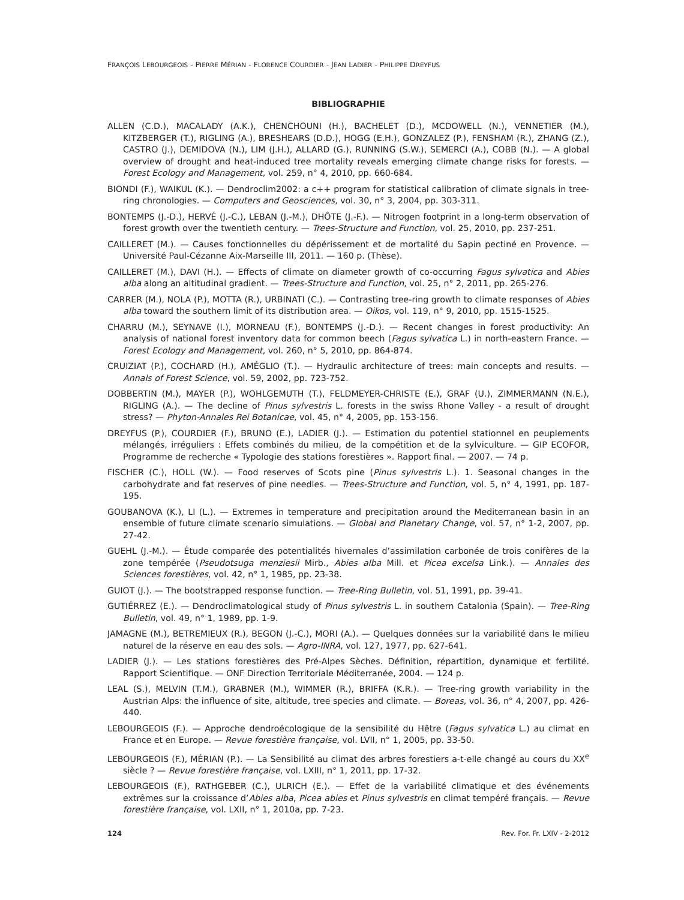FRANÇOIS LEBOURGEOIS - PIERRE MÉRIAN - FLORENCE COURDIER - JEAN LADIER - PHILIPPE DREYFUS
BIBLIOGRAPHIE
ALLEN (C.D.), MACALADY (A.K.), CHENCHOUNI (H.), BACHELET (D.), MCDOWELL (N.), VENNETIER (M.), KITZBERGER (T.), RIGLING (A.), BRESHEARS (D.D.), HOGG (E.H.), GONZALEZ (P.), FENSHAM (R.), ZHANG (Z.), CASTRO (J.), DEMIDOVA (N.), LIM (J.H.), ALLARD (G.), RUNNING (S.W.), SEMERCI (A.), COBB (N.). — A global overview of drought and heat-induced tree mortality reveals emerging climate change risks for forests. — Forest Ecology and Management, vol. 259, n° 4, 2010, pp. 660-684.
BIONDI (F.), WAIKUL (K.). — Dendroclim2002: a c++ program for statistical calibration of climate signals in tree-ring chronologies. — Computers and Geosciences, vol. 30, n° 3, 2004, pp. 303-311.
BONTEMPS (J.-D.), HERVÉ (J.-C.), LEBAN (J.-M.), DHÔTE (J.-F.). — Nitrogen footprint in a long-term observation of forest growth over the twentieth century. — Trees-Structure and Function, vol. 25, 2010, pp. 237-251.
CAILLERET (M.). — Causes fonctionnelles du dépérissement et de mortalité du Sapin pectiné en Provence. — Université Paul-Cézanne Aix-Marseille III, 2011. — 160 p. (Thèse).
CAILLERET (M.), DAVI (H.). — Effects of climate on diameter growth of co-occurring Fagus sylvatica and Abies alba along an altitudinal gradient. — Trees-Structure and Function, vol. 25, n° 2, 2011, pp. 265-276.
CARRER (M.), NOLA (P.), MOTTA (R.), URBINATI (C.). — Contrasting tree-ring growth to climate responses of Abies alba toward the southern limit of its distribution area. — Oikos, vol. 119, n° 9, 2010, pp. 1515-1525.
CHARRU (M.), SEYNAVE (I.), MORNEAU (F.), BONTEMPS (J.-D.). — Recent changes in forest productivity: An analysis of national forest inventory data for common beech (Fagus sylvatica L.) in north-eastern France. — Forest Ecology and Management, vol. 260, n° 5, 2010, pp. 864-874.
CRUIZIAT (P.), COCHARD (H.), AMÉGLIO (T.). — Hydraulic architecture of trees: main concepts and results. — Annals of Forest Science, vol. 59, 2002, pp. 723-752.
DOBBERTIN (M.), MAYER (P.), WOHLGEMUTH (T.), FELDMEYER-CHRISTE (E.), GRAF (U.), ZIMMERMANN (N.E.), RIGLING (A.). — The decline of Pinus sylvestris L. forests in the swiss Rhone Valley - a result of drought stress? — Phyton-Annales Rei Botanicae, vol. 45, n° 4, 2005, pp. 153-156.
DREYFUS (P.), COURDIER (F.), BRUNO (E.), LADIER (J.). — Estimation du potentiel stationnel en peuplements mélangés, irréguliers : Effets combinés du milieu, de la compétition et de la sylviculture. — GIP ECOFOR, Programme de recherche « Typologie des stations forestières ». Rapport final. — 2007. — 74 p.
FISCHER (C.), HOLL (W.). — Food reserves of Scots pine (Pinus sylvestris L.). 1. Seasonal changes in the carbohydrate and fat reserves of pine needles. — Trees-Structure and Function, vol. 5, n° 4, 1991, pp. 187-195.
GOUBANOVA (K.), LI (L.). — Extremes in temperature and precipitation around the Mediterranean basin in an ensemble of future climate scenario simulations. — Global and Planetary Change, vol. 57, n° 1-2, 2007, pp. 27-42.
GUEHL (J.-M.). — Étude comparée des potentialités hivernales d’assimilation carbonée de trois conifères de la zone tempérée (Pseudotsuga menziesii Mirb., Abies alba Mill. et Picea excelsa Link.). — Annales des Sciences forestières, vol. 42, n° 1, 1985, pp. 23-38.
GUIOT (J.). — The bootstrapped response function. — Tree-Ring Bulletin, vol. 51, 1991, pp. 39-41.
GUTIÉRREZ (E.). — Dendroclimatological study of Pinus sylvestris L. in southern Catalonia (Spain). — Tree-Ring Bulletin, vol. 49, n° 1, 1989, pp. 1-9.
JAMAGNE (M.), BETREMIEUX (R.), BEGON (J.-C.), MORI (A.). — Quelques données sur la variabilité dans le milieu naturel de la réserve en eau des sols. — Agro-INRA, vol. 127, 1977, pp. 627-641.
LADIER (J.). — Les stations forestières des Pré-Alpes Sèches. Définition, répartition, dynamique et fertilité. Rapport Scientifique. — ONF Direction Territoriale Méditerranée, 2004. — 124 p.
LEAL (S.), MELVIN (T.M.), GRABNER (M.), WIMMER (R.), BRIFFA (K.R.). — Tree-ring growth variability in the Austrian Alps: the influence of site, altitude, tree species and climate. — Boreas, vol. 36, n° 4, 2007, pp. 426-440.
LEBOURGEOIS (F.). — Approche dendroécologique de la sensibilité du Hêtre (Fagus sylvatica L.) au climat en France et en Europe. — Revue forestière française, vol. LVII, n° 1, 2005, pp. 33-50.
LEBOURGEOIS (F.), MÉRIAN (P.). — La Sensibilité au climat des arbres forestiers a-t-elle changé au cours du XX<sup>e</sup> siècle ? — Revue forestière française, vol. LXIII, n° 1, 2011, pp. 17-32.
LEBOURGEOIS (F.), RATHGEBER (C.), ULRICH (E.). — Effet de la variabilité climatique et des événements extrêmes sur la croissance d’Abies alba, Picea abies et Pinus sylvestris en climat tempéré français. — Revue forestière française, vol. LXII, n° 1, 2010a, pp. 7-23.
124 Rev. For. Fr. LXIV - 2-2012